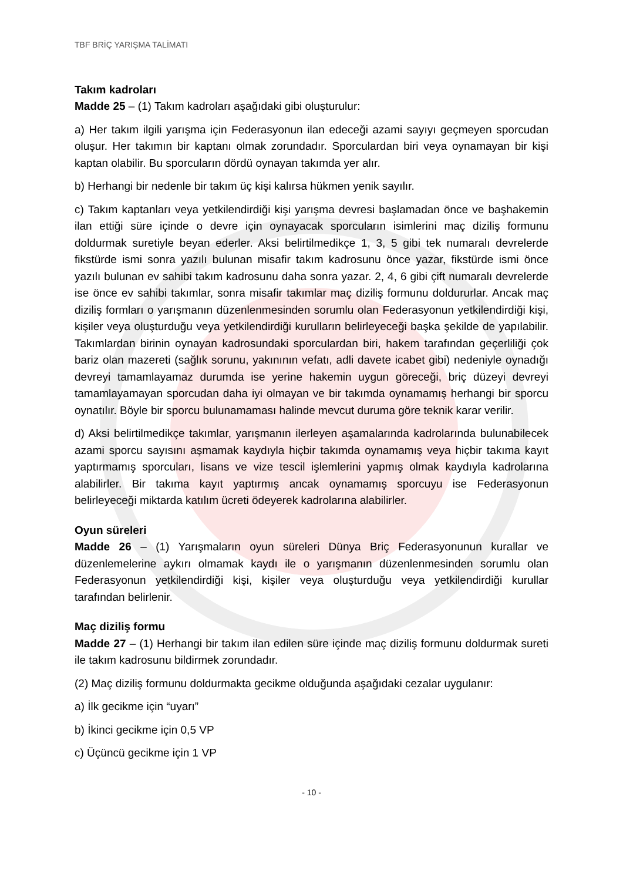TBF BRİÇ YARIŞMA TALİMATI
Takım kadroları
Madde 25 – (1) Takım kadroları aşağıdaki gibi oluşturulur:
a) Her takım ilgili yarışma için Federasyonun ilan edeceği azami sayıyı geçmeyen sporcudan oluşur. Her takımın bir kaptanı olmak zorundadır. Sporculardan biri veya oynamayan bir kişi kaptan olabilir. Bu sporcuların dördü oynayan takımda yer alır.
b) Herhangi bir nedenle bir takım üç kişi kalırsa hükmen yenik sayılır.
c) Takım kaptanları veya yetkilendirdiği kişi yarışma devresi başlamadan önce ve başhakemin ilan ettiği süre içinde o devre için oynayacak sporcuların isimlerini maç diziliş formunu doldurmak suretiyle beyan ederler. Aksi belirtilmedikçe 1, 3, 5 gibi tek numaralı devrelerde fikstürde ismi sonra yazılı bulunan misafir takım kadrosunu önce yazar, fikstürde ismi önce yazılı bulunan ev sahibi takım kadrosunu daha sonra yazar. 2, 4, 6 gibi çift numaralı devrelerde ise önce ev sahibi takımlar, sonra misafir takımlar maç diziliş formunu doldururlar. Ancak maç diziliş formları o yarışmanın düzenlenmesinden sorumlu olan Federasyonun yetkilendirdiği kişi, kişiler veya oluşturduğu veya yetkilendirdiği kurulların belirleyeceği başka şekilde de yapılabilir. Takımlardan birinin oynayan kadrosundaki sporculardan biri, hakem tarafından geçerliliği çok bariz olan mazereti (sağlık sorunu, yakınının vefatı, adli davete icabet gibi) nedeniyle oynadığı devreyi tamamlayamaz durumda ise yerine hakemin uygun göreceği, briç düzeyi devreyi tamamlayamayan sporcudan daha iyi olmayan ve bir takımda oynamamış herhangi bir sporcu oynatılır. Böyle bir sporcu bulunamaması halinde mevcut duruma göre teknik karar verilir.
d) Aksi belirtilmedikçe takımlar, yarışmanın ilerleyen aşamalarında kadrolarında bulunabilecek azami sporcu sayısını aşmamak kaydıyla hiçbir takımda oynamamış veya hiçbir takıma kayıt yaptırmamış sporcuları, lisans ve vize tescil işlemlerini yapmış olmak kaydıyla kadrolarına alabilirler. Bir takıma kayıt yaptırmış ancak oynamamış sporcuyu ise Federasyonun belirleyeceği miktarda katılım ücreti ödeyerek kadrolarına alabilirler.
Oyun süreleri
Madde 26 – (1) Yarışmaların oyun süreleri Dünya Briç Federasyonunun kurallar ve düzenlemelerine aykırı olmamak kaydı ile o yarışmanın düzenlenmesinden sorumlu olan Federasyonun yetkilendirdiği kişi, kişiler veya oluşturduğu veya yetkilendirdiği kurullar tarafından belirlenir.
Maç diziliş formu
Madde 27 – (1) Herhangi bir takım ilan edilen süre içinde maç diziliş formunu doldurmak sureti ile takım kadrosunu bildirmek zorundadır.
(2) Maç diziliş formunu doldurmakta gecikme olduğunda aşağıdaki cezalar uygulanır:
a) İlk gecikme için “uyarı”
b) İkinci gecikme için 0,5 VP
c) Üçüncü gecikme için 1 VP
- 10 -